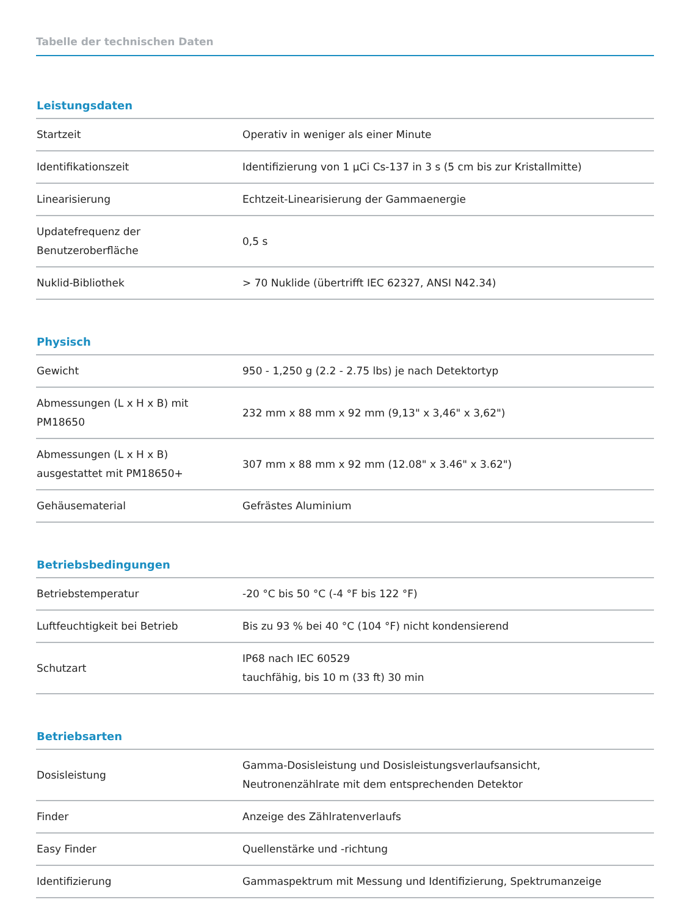Tabelle der technischen Daten
Leistungsdaten
| Startzeit | Operativ in weniger als einer Minute |
| Identifikationszeit | Identifizierung von 1 µCi Cs-137 in 3 s (5 cm bis zur Kristallmitte) |
| Linearisierung | Echtzeit-Linearisierung der Gammaenergie |
| Updatefrequenz der Benutzeroberfläche | 0,5 s |
| Nuklid-Bibliothek | > 70 Nuklide (übertrifft IEC 62327, ANSI N42.34) |
Physisch
| Gewicht | 950 - 1,250 g (2.2 - 2.75 lbs) je nach Detektortyp |
| Abmessungen (L x H x B) mit PM18650 | 232 mm x 88 mm x 92 mm (9,13" x 3,46" x 3,62") |
| Abmessungen (L x H x B) ausgestattet mit PM18650+ | 307 mm x 88 mm x 92 mm (12.08" x 3.46" x 3.62") |
| Gehäusematerial | Gefrästes Aluminium |
Betriebsbedingungen
| Betriebstemperatur | -20 °C bis 50 °C (-4 °F bis 122 °F) |
| Luftfeuchtigkeit bei Betrieb | Bis zu 93 % bei 40 °C (104 °F) nicht kondensierend |
| Schutzart | IP68 nach IEC 60529 tauchfähig, bis 10 m (33 ft) 30 min |
Betriebsarten
| Dosisleistung | Gamma-Dosisleistung und Dosisleistungsverlaufsansicht, Neutronenzählrate mit dem entsprechenden Detektor |
| Finder | Anzeige des Zählratenverlaufs |
| Easy Finder | Quellenstärke und -richtung |
| Identifizierung | Gammaspektrum mit Messung und Identifizierung, Spektrumanzeige |